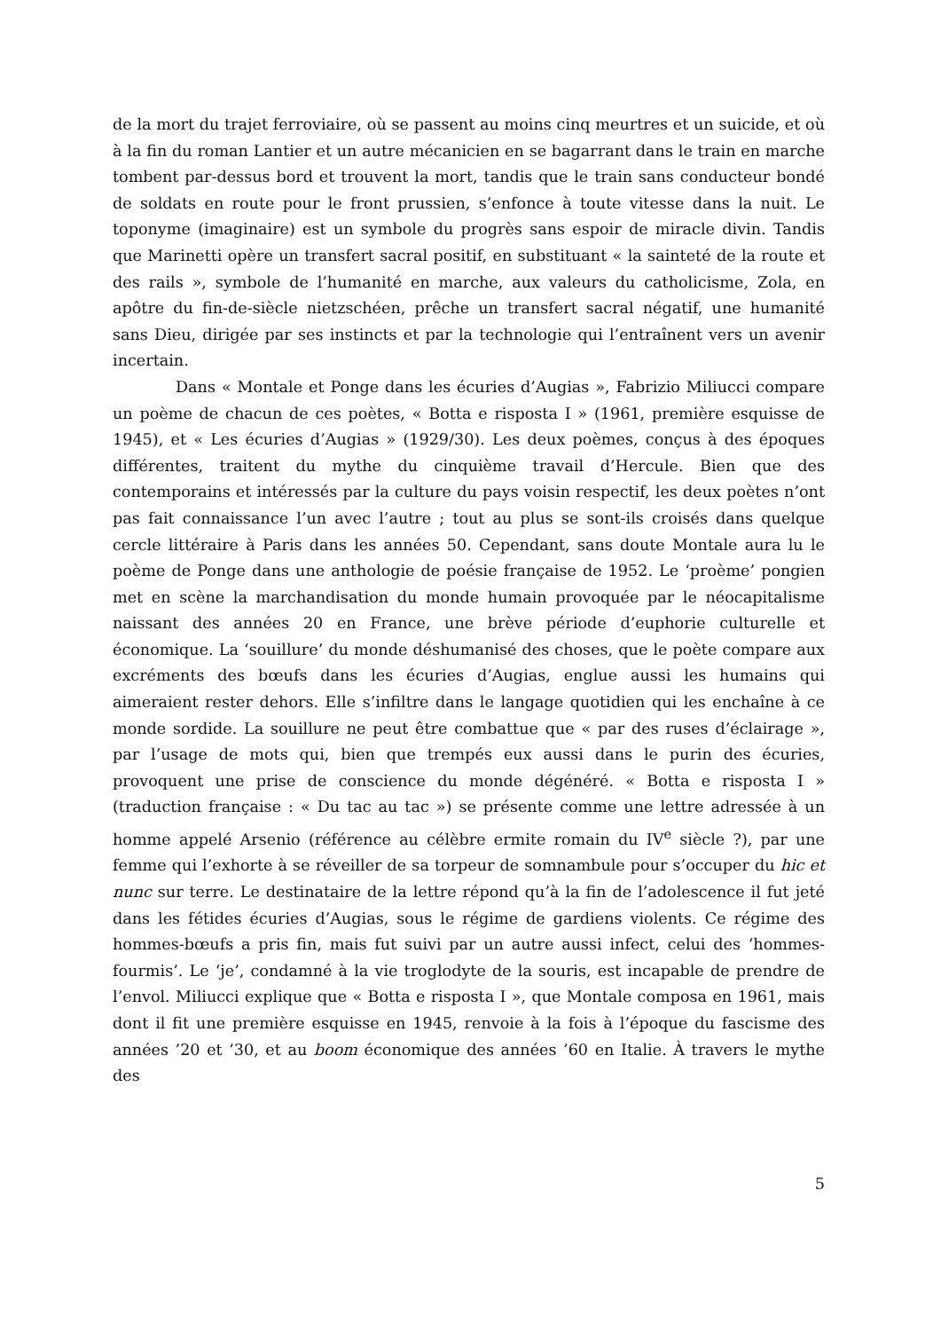de la mort du trajet ferroviaire, où se passent au moins cinq meurtres et un suicide, et où à la fin du roman Lantier et un autre mécanicien en se bagarrant dans le train en marche tombent par-dessus bord et trouvent la mort, tandis que le train sans conducteur bondé de soldats en route pour le front prussien, s’enfonce à toute vitesse dans la nuit. Le toponyme (imaginaire) est un symbole du progrès sans espoir de miracle divin. Tandis que Marinetti opère un transfert sacral positif, en substituant « la sainteté de la route et des rails », symbole de l’humanité en marche, aux valeurs du catholicisme, Zola, en apôtre du fin-de-siècle nietzschéen, prêche un transfert sacral négatif, une humanité sans Dieu, dirigée par ses instincts et par la technologie qui l’entraînent vers un avenir incertain.
Dans « Montale et Ponge dans les écuries d’Augias », Fabrizio Miliucci compare un poème de chacun de ces poètes, « Botta e risposta I » (1961, première esquisse de 1945), et « Les écuries d’Augias » (1929/30). Les deux poèmes, conçus à des époques différentes, traitent du mythe du cinquième travail d’Hercule. Bien que des contemporains et intéressés par la culture du pays voisin respectif, les deux poètes n’ont pas fait connaissance l’un avec l’autre ; tout au plus se sont-ils croisés dans quelque cercle littéraire à Paris dans les années 50. Cependant, sans doute Montale aura lu le poème de Ponge dans une anthologie de poésie française de 1952. Le ‘proème’ pongien met en scène la marchandisation du monde humain provoquée par le néocapitalisme naissant des années 20 en France, une brève période d’euphorie culturelle et économique. La ‘souillure’ du monde déshumanisé des choses, que le poète compare aux excréments des bœufs dans les écuries d’Augias, englue aussi les humains qui aimeraient rester dehors. Elle s’infiltre dans le langage quotidien qui les enchaîne à ce monde sordide. La souillure ne peut être combattue que « par des ruses d’éclairage », par l’usage de mots qui, bien que trempés eux aussi dans le purin des écuries, provoquent une prise de conscience du monde dégénéré. « Botta e risposta I » (traduction française : « Du tac au tac ») se présente comme une lettre adressée à un homme appelé Arsenio (référence au célèbre ermite romain du IV<sup>e</sup> siècle ?), par une femme qui l’exhorte à se réveiller de sa torpeur de somnambule pour s’occuper du hic et nunc sur terre. Le destinataire de la lettre répond qu’à la fin de l’adolescence il fut jeté dans les fétides écuries d’Augias, sous le régime de gardiens violents. Ce régime des hommes-bœufs a pris fin, mais fut suivi par un autre aussi infect, celui des ‘hommes-fourmis’. Le ‘je’, condamné à la vie troglodyte de la souris, est incapable de prendre de l’envol. Miliucci explique que « Botta e risposta I », que Montale composa en 1961, mais dont il fit une première esquisse en 1945, renvoie à la fois à l’époque du fascisme des années ’20 et ’30, et au boom économique des années ’60 en Italie. À travers le mythe des
5